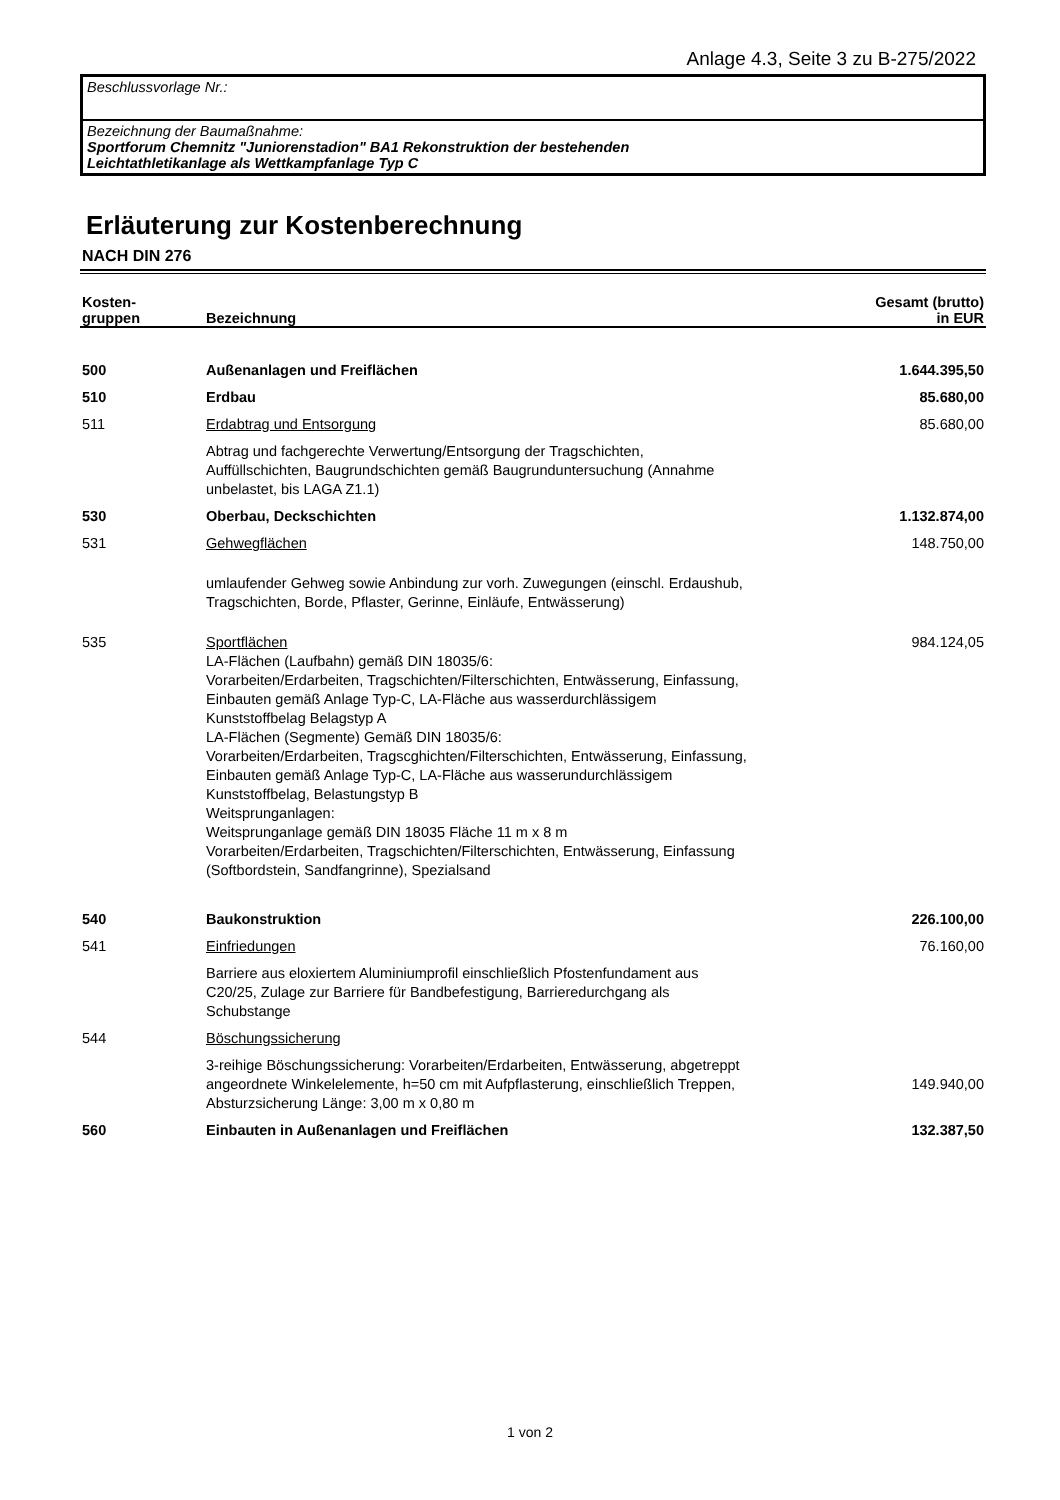Anlage 4.3, Seite 3 zu B-275/2022
Beschlussvorlage Nr.:
Bezeichnung der Baumaßnahme:
Sportforum Chemnitz "Juniorenstadion" BA1 Rekonstruktion der bestehenden
Leichtathletikanlage als Wettkampfanlage Typ C
Erläuterung zur Kostenberechnung
NACH DIN 276
| Kosten- gruppen | Bezeichnung | Gesamt (brutto) in EUR |
| --- | --- | --- |
| 500 | Außenanlagen und Freiflächen | 1.644.395,50 |
| 510 | Erdbau | 85.680,00 |
| 511 | Erdabtrag und Entsorgung | 85.680,00 |
| | Abtrag und fachgerechte Verwertung/Entsorgung der Tragschichten, Auffüllschichten, Baugrundschichten gemäß Baugrunduntersuchung (Annahme unbelastet, bis LAGA Z1.1) | |
| 530 | Oberbau, Deckschichten | 1.132.874,00 |
| 531 | Gehwegflächen | 148.750,00 |
| | umlaufender Gehweg sowie Anbindung zur vorh. Zuwegungen (einschl. Erdaushub, Tragschichten, Borde, Pflaster, Gerinne, Einläufe, Entwässerung) | |
| 535 | Sportflächen LA-Flächen (Laufbahn) gemäß DIN 18035/6: Vorarbeiten/Erdarbeiten, Tragschichten/Filterschichten, Entwässerung, Einfassung, Einbauten gemäß Anlage Typ-C, LA-Fläche aus wasserdurchlässigem Kunststoffbelag Belagstyp A LA-Flächen (Segmente) Gemäß DIN 18035/6: Vorarbeiten/Erdarbeiten, Tragscghichten/Filterschichten, Entwässerung, Einfassung, Einbauten gemäß Anlage Typ-C, LA-Fläche aus wasserundurchlässigem Kunststoffbelag, Belastungstyp B Weitsprunganlagen: Weitsprunganlage gemäß DIN 18035 Fläche 11 m x 8 m Vorarbeiten/Erdarbeiten, Tragschichten/Filterschichten, Entwässerung, Einfassung (Softbordstein, Sandfangrinne), Spezialsand | 984.124,05 |
| 540 | Baukonstruktion | 226.100,00 |
| 541 | Einfriedungen | 76.160,00 |
| | Barriere aus eloxiertem Aluminiumprofil einschließlich Pfostenfundament aus C20/25, Zulage zur Barriere für Bandbefestigung, Barrieredurchgang als Schubstange | |
| 544 | Böschungssicherung | |
| | 3-reihige Böschungssicherung: Vorarbeiten/Erdarbeiten, Entwässerung, abgetreppt angeordnete Winkelelemente, h=50 cm mit Aufpflasterung, einschließlich Treppen, Absturzsicherung Länge: 3,00 m x 0,80 m | 149.940,00 |
| 560 | Einbauten in Außenanlagen und Freiflächen | 132.387,50 |
1 von 2